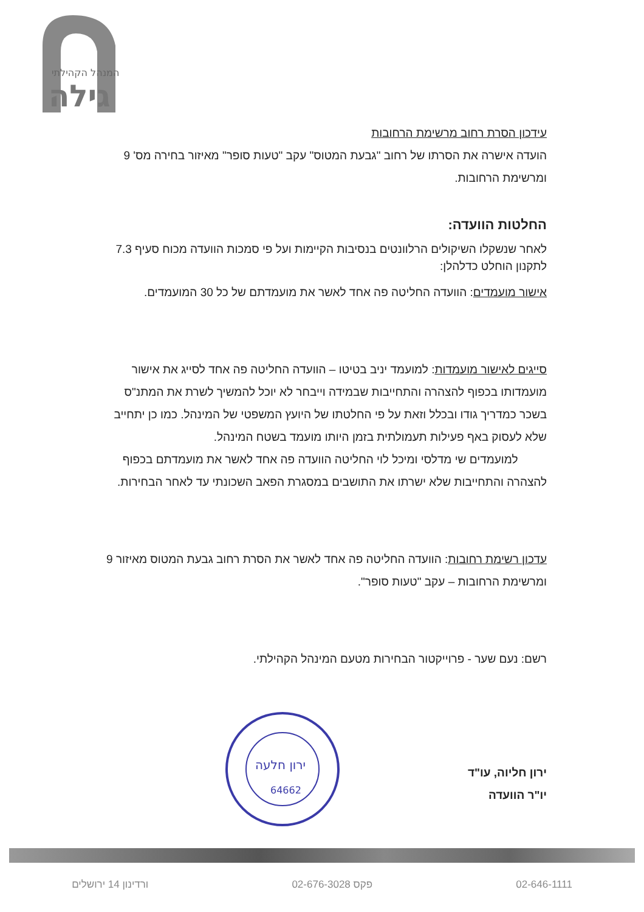גילה
המנהל הקהילתי
עידכון הסרת רחוב מרשימת הרחובות
הועדה אישרה את הסרתו של רחוב "גבעת המטוס" עקב "טעות סופר" מאיזור בחירה מס' 9 ומרשימת הרחובות.
החלטות הוועדה:
לאחר שנשקלו השיקולים הרלוונטים בנסיבות הקיימות ועל פי סמכות הוועדה מכוח סעיף 7.3 לתקנון הוחלט כדלהלן:
אישור מועמדים: הוועדה החליטה פה אחד לאשר את מועמדתם של כל 30 המועמדים.
סייגים לאישור מועמדות: למועמד יניב בטיטו – הוועדה החליטה פה אחד לסייג את אישור מועמדותו בכפוף להצהרה והתחייבות שבמידה וייבחר לא יוכל להמשיך לשרת את המתנ"ס בשכר כמדריך גודו ובכלל וזאת על פי החלטתו של היועץ המשפטי של המינהל. כמו כן יתחייב שלא לעסוק באף פעילות תעמולתית בזמן היותו מועמד בשטח המינהל.
למועמדים שי מדלסי ומיכל לוי החליטה הוועדה פה אחד לאשר את מועמדתם בכפוף להצהרה והתחייבות שלא ישרתו את התושבים במסגרת הפאב השכונתי עד לאחר הבחירות.
עדכון רשימת רחובות: הוועדה החליטה פה אחד לאשר את הסרת רחוב גבעת המטוס מאיזור 9 ומרשימת הרחובות – עקב "טעות סופר".
רשם: נעם שער - פרוייקטור הבחירות מטעם המינהל הקהילתי.
ירון חליוה, עו"ד
יו"ר הוועדה
ירון חלעה
64662
02-646-1111 פקס 02-676-3028 ורדינון 14 ירושלים